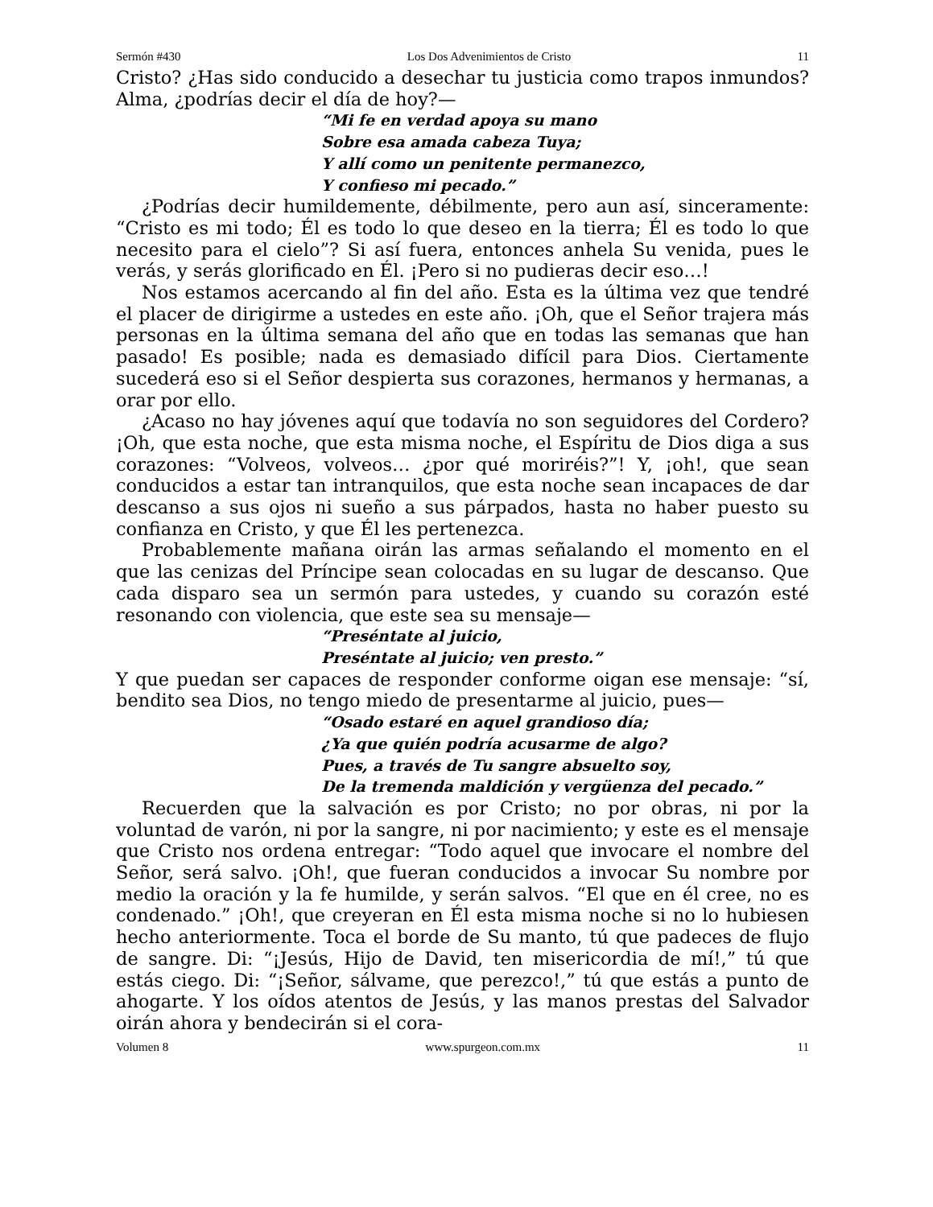Sermón #430 Los Dos Advenimientos de Cristo 11
Cristo? ¿Has sido conducido a desechar tu justicia como trapos inmundos? Alma, ¿podrías decir el día de hoy?—
“Mi fe en verdad apoya su mano
Sobre esa amada cabeza Tuya;
Y allí como un penitente permanezco,
Y confieso mi pecado.”
¿Podrías decir humildemente, débilmente, pero aun así, sinceramente: “Cristo es mi todo; Él es todo lo que deseo en la tierra; Él es todo lo que necesito para el cielo”? Si así fuera, entonces anhela Su venida, pues le verás, y serás glorificado en Él. ¡Pero si no pudieras decir eso…!
Nos estamos acercando al fin del año. Esta es la última vez que tendré el placer de dirigirme a ustedes en este año. ¡Oh, que el Señor trajera más personas en la última semana del año que en todas las semanas que han pasado! Es posible; nada es demasiado difícil para Dios. Ciertamente sucederá eso si el Señor despierta sus corazones, hermanos y hermanas, a orar por ello.
¿Acaso no hay jóvenes aquí que todavía no son seguidores del Cordero? ¡Oh, que esta noche, que esta misma noche, el Espíritu de Dios diga a sus corazones: “Volveos, volveos… ¿por qué moriréis?”! Y, ¡oh!, que sean conducidos a estar tan intranquilos, que esta noche sean incapaces de dar descanso a sus ojos ni sueño a sus párpados, hasta no haber puesto su confianza en Cristo, y que Él les pertenezca.
Probablemente mañana oirán las armas señalando el momento en el que las cenizas del Príncipe sean colocadas en su lugar de descanso. Que cada disparo sea un sermón para ustedes, y cuando su corazón esté resonando con violencia, que este sea su mensaje—
“Preséntate al juicio,
Preséntate al juicio; ven presto.”
Y que puedan ser capaces de responder conforme oigan ese mensaje: “sí, bendito sea Dios, no tengo miedo de presentarme al juicio, pues—
“Osado estaré en aquel grandioso día;
¿Ya que quién podría acusarme de algo?
Pues, a través de Tu sangre absuelto soy,
De la tremenda maldición y vergüenza del pecado.”
Recuerden que la salvación es por Cristo; no por obras, ni por la voluntad de varón, ni por la sangre, ni por nacimiento; y este es el mensaje que Cristo nos ordena entregar: “Todo aquel que invocare el nombre del Señor, será salvo. ¡Oh!, que fueran conducidos a invocar Su nombre por medio la oración y la fe humilde, y serán salvos. “El que en él cree, no es condenado.” ¡Oh!, que creyeran en Él esta misma noche si no lo hubiesen hecho anteriormente. Toca el borde de Su manto, tú que padeces de flujo de sangre. Di: “¡Jesús, Hijo de David, ten misericordia de mí!,” tú que estás ciego. Di: “¡Señor, sálvame, que perezco!,” tú que estás a punto de ahogarte. Y los oídos atentos de Jesús, y las manos prestas del Salvador oirán ahora y bendecirán si el cora-
Volumen 8 www.spurgeon.com.mx 11